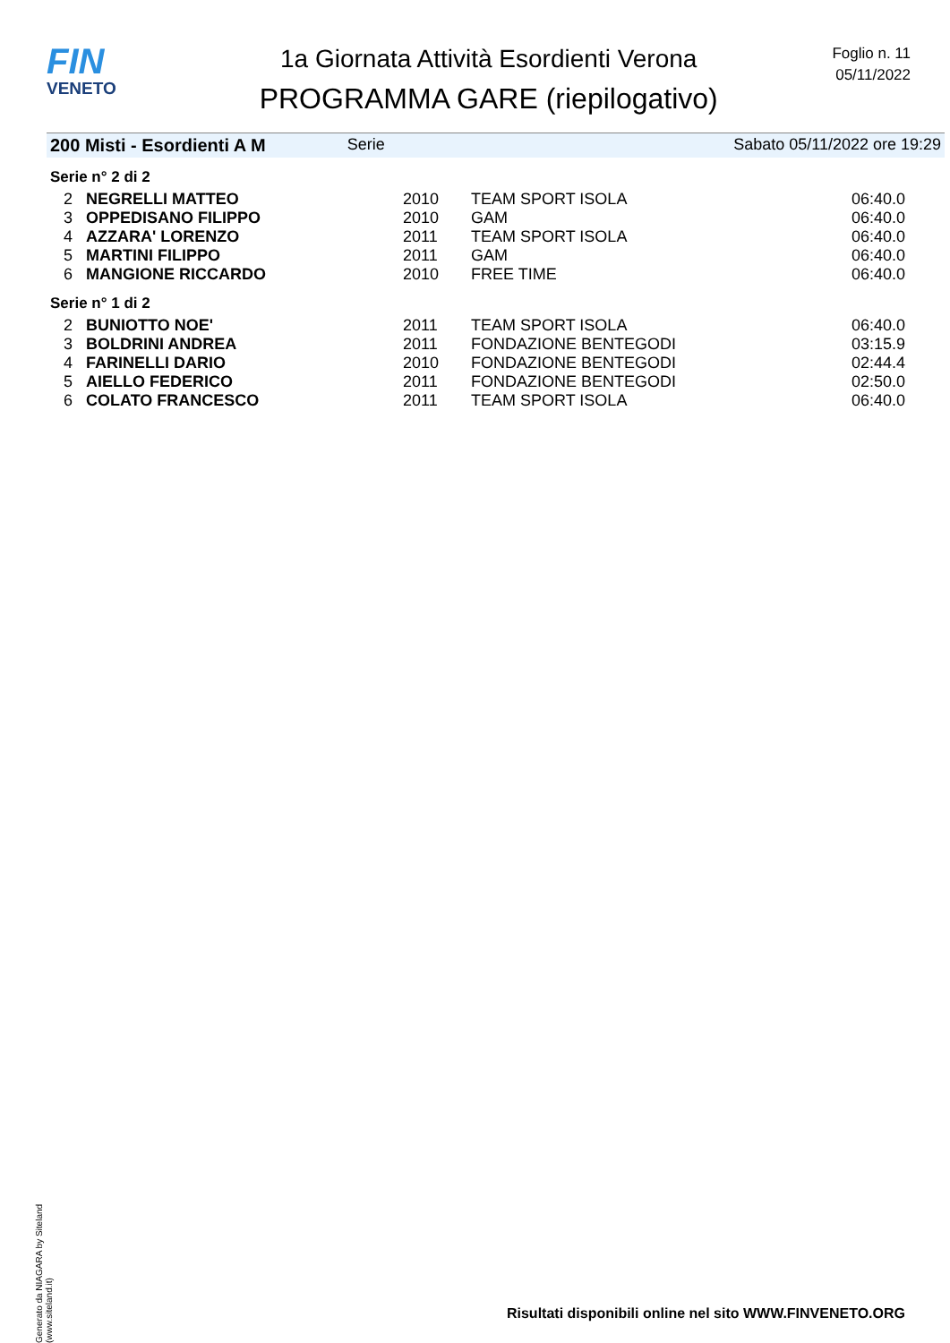FIN
VENETO
1a Giornata Attività Esordienti Verona
PROGRAMMA GARE (riepilogativo)
Foglio n. 11
05/11/2022
200 Misti - Esordienti A M Serie Sabato 05/11/2022 ore 19:29
Serie n° 2 di 2
| 2 | NEGRELLI MATTEO | 2010 | TEAM SPORT ISOLA | 06:40.0 |
| 3 | OPPEDISANO FILIPPO | 2010 | GAM | 06:40.0 |
| 4 | AZZARA' LORENZO | 2011 | TEAM SPORT ISOLA | 06:40.0 |
| 5 | MARTINI FILIPPO | 2011 | GAM | 06:40.0 |
| 6 | MANGIONE RICCARDO | 2010 | FREE TIME | 06:40.0 |
Serie n° 1 di 2
| 2 | BUNIOTTO NOE' | 2011 | TEAM SPORT ISOLA | 06:40.0 |
| 3 | BOLDRINI ANDREA | 2011 | FONDAZIONE BENTEGODI | 03:15.9 |
| 4 | FARINELLI DARIO | 2010 | FONDAZIONE BENTEGODI | 02:44.4 |
| 5 | AIELLO FEDERICO | 2011 | FONDAZIONE BENTEGODI | 02:50.0 |
| 6 | COLATO FRANCESCO | 2011 | TEAM SPORT ISOLA | 06:40.0 |
Generato da NIAGARA by Siteland (www.siteland.it)
Risultati disponibili online nel sito WWW.FINVENETO.ORG